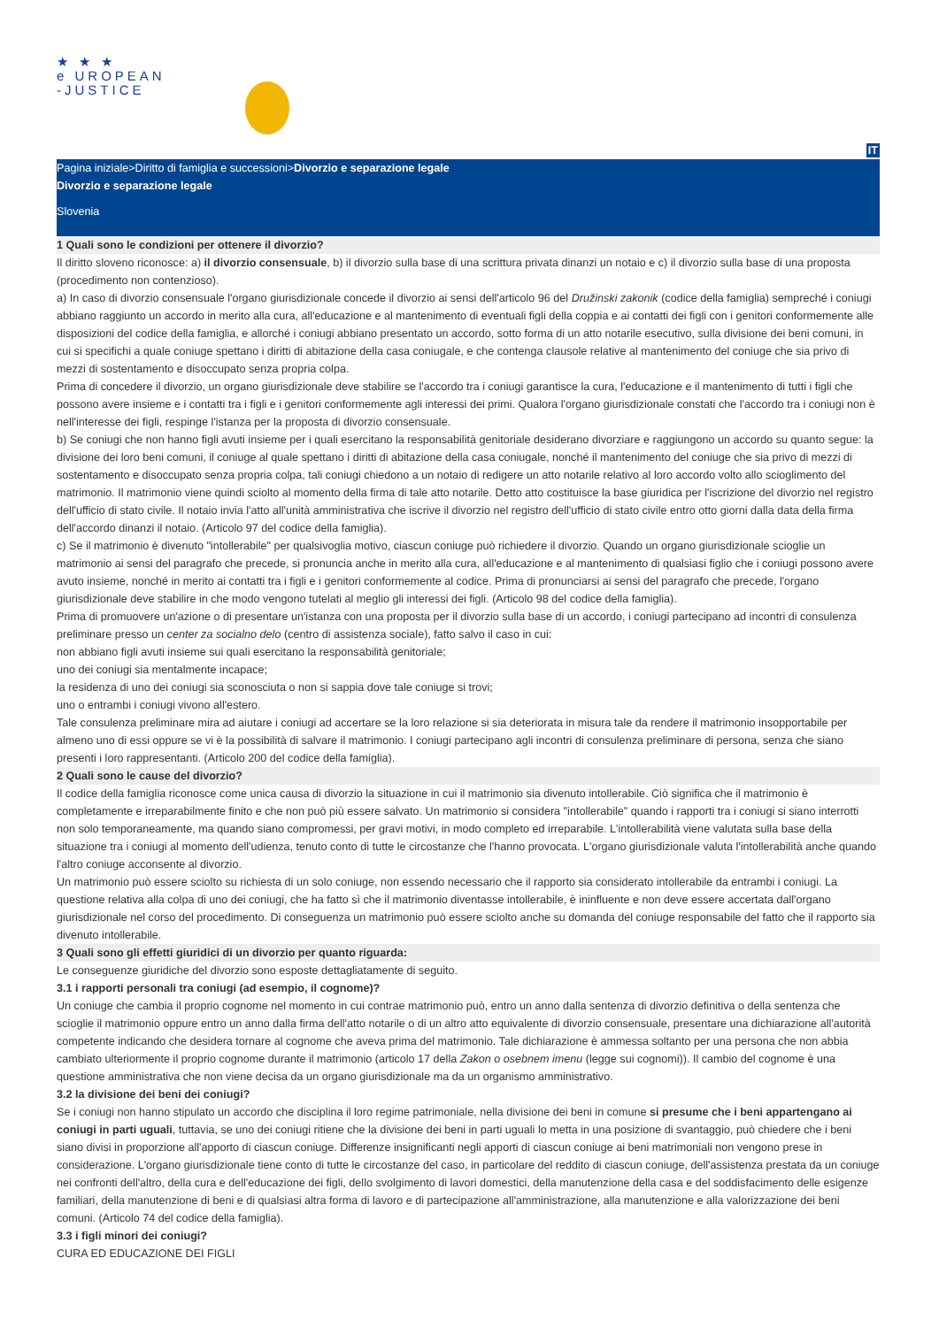★ ★ ★
e UROPEAN
-JUSTICE
IT
Pagina iniziale>Diritto di famiglia e successioni>Divorzio e separazione legale
Divorzio e separazione legale
Slovenia
1 Quali sono le condizioni per ottenere il divorzio?
Il diritto sloveno riconosce: a) il divorzio consensuale, b) il divorzio sulla base di una scrittura privata dinanzi un notaio e c) il divorzio sulla base di una proposta (procedimento non contenzioso).
a) In caso di divorzio consensuale l'organo giurisdizionale concede il divorzio ai sensi dell'articolo 96 del Družinski zakonik (codice della famiglia) sempreché i coniugi abbiano raggiunto un accordo in merito alla cura, all'educazione e al mantenimento di eventuali figli della coppia e ai contatti dei figli con i genitori conformemente alle disposizioni del codice della famiglia, e allorché i coniugi abbiano presentato un accordo, sotto forma di un atto notarile esecutivo, sulla divisione dei beni comuni, in cui si specifichi a quale coniuge spettano i diritti di abitazione della casa coniugale, e che contenga clausole relative al mantenimento del coniuge che sia privo di mezzi di sostentamento e disoccupato senza propria colpa.
Prima di concedere il divorzio, un organo giurisdizionale deve stabilire se l'accordo tra i coniugi garantisce la cura, l'educazione e il mantenimento di tutti i figli che possono avere insieme e i contatti tra i figli e i genitori conformemente agli interessi dei primi. Qualora l'organo giurisdizionale constati che l'accordo tra i coniugi non è nell'interesse dei figli, respinge l'istanza per la proposta di divorzio consensuale.
b) Se coniugi che non hanno figli avuti insieme per i quali esercitano la responsabilità genitoriale desiderano divorziare e raggiungono un accordo su quanto segue: la divisione dei loro beni comuni, il coniuge al quale spettano i diritti di abitazione della casa coniugale, nonché il mantenimento del coniuge che sia privo di mezzi di sostentamento e disoccupato senza propria colpa, tali coniugi chiedono a un notaio di redigere un atto notarile relativo al loro accordo volto allo scioglimento del matrimonio. Il matrimonio viene quindi sciolto al momento della firma di tale atto notarile. Detto atto costituisce la base giuridica per l'iscrizione del divorzio nel registro dell'ufficio di stato civile. Il notaio invia l'atto all'unità amministrativa che iscrive il divorzio nel registro dell'ufficio di stato civile entro otto giorni dalla data della firma dell'accordo dinanzi il notaio. (Articolo 97 del codice della famiglia).
c) Se il matrimonio è divenuto "intollerabile" per qualsivoglia motivo, ciascun coniuge può richiedere il divorzio. Quando un organo giurisdizionale scioglie un matrimonio ai sensi del paragrafo che precede, si pronuncia anche in merito alla cura, all'educazione e al mantenimento di qualsiasi figlio che i coniugi possono avere avuto insieme, nonché in merito ai contatti tra i figli e i genitori conformemente al codice. Prima di pronunciarsi ai sensi del paragrafo che precede, l'organo giurisdizionale deve stabilire in che modo vengono tutelati al meglio gli interessi dei figli. (Articolo 98 del codice della famiglia).
Prima di promuovere un'azione o di presentare un'istanza con una proposta per il divorzio sulla base di un accordo, i coniugi partecipano ad incontri di consulenza preliminare presso un center za socialno delo (centro di assistenza sociale), fatto salvo il caso in cui:
non abbiano figli avuti insieme sui quali esercitano la responsabilità genitoriale;
uno dei coniugi sia mentalmente incapace;
la residenza di uno dei coniugi sia sconosciuta o non si sappia dove tale coniuge si trovi;
uno o entrambi i coniugi vivono all'estero.
Tale consulenza preliminare mira ad aiutare i coniugi ad accertare se la loro relazione si sia deteriorata in misura tale da rendere il matrimonio insopportabile per almeno uno di essi oppure se vi è la possibilità di salvare il matrimonio. I coniugi partecipano agli incontri di consulenza preliminare di persona, senza che siano presenti i loro rappresentanti. (Articolo 200 del codice della famiglia).
2 Quali sono le cause del divorzio?
Il codice della famiglia riconosce come unica causa di divorzio la situazione in cui il matrimonio sia divenuto intollerabile. Ciò significa che il matrimonio è completamente e irreparabilmente finito e che non può più essere salvato. Un matrimonio si considera "intollerabile" quando i rapporti tra i coniugi si siano interrotti non solo temporaneamente, ma quando siano compromessi, per gravi motivi, in modo completo ed irreparabile. L'intollerabilità viene valutata sulla base della situazione tra i coniugi al momento dell'udienza, tenuto conto di tutte le circostanze che l'hanno provocata. L'organo giurisdizionale valuta l'intollerabilità anche quando l'altro coniuge acconsente al divorzio.
Un matrimonio può essere sciolto su richiesta di un solo coniuge, non essendo necessario che il rapporto sia considerato intollerabile da entrambi i coniugi. La questione relativa alla colpa di uno dei coniugi, che ha fatto sì che il matrimonio diventasse intollerabile, è ininfluente e non deve essere accertata dall'organo giurisdizionale nel corso del procedimento. Di conseguenza un matrimonio può essere sciolto anche su domanda del coniuge responsabile del fatto che il rapporto sia divenuto intollerabile.
3 Quali sono gli effetti giuridici di un divorzio per quanto riguarda:
Le conseguenze giuridiche del divorzio sono esposte dettagliatamente di seguito.
3.1 i rapporti personali tra coniugi (ad esempio, il cognome)?
Un coniuge che cambia il proprio cognome nel momento in cui contrae matrimonio può, entro un anno dalla sentenza di divorzio definitiva o della sentenza che scioglie il matrimonio oppure entro un anno dalla firma dell'atto notarile o di un altro atto equivalente di divorzio consensuale, presentare una dichiarazione all'autorità competente indicando che desidera tornare al cognome che aveva prima del matrimonio. Tale dichiarazione è ammessa soltanto per una persona che non abbia cambiato ulteriormente il proprio cognome durante il matrimonio (articolo 17 della Zakon o osebnem imenu (legge sui cognomi)). Il cambio del cognome è una questione amministrativa che non viene decisa da un organo giurisdizionale ma da un organismo amministrativo.
3.2 la divisione dei beni dei coniugi?
Se i coniugi non hanno stipulato un accordo che disciplina il loro regime patrimoniale, nella divisione dei beni in comune si presume che i beni appartengano ai coniugi in parti uguali, tuttavia, se uno dei coniugi ritiene che la divisione dei beni in parti uguali lo metta in una posizione di svantaggio, può chiedere che i beni siano divisi in proporzione all'apporto di ciascun coniuge. Differenze insignificanti negli apporti di ciascun coniuge ai beni matrimoniali non vengono prese in considerazione. L'organo giurisdizionale tiene conto di tutte le circostanze del caso, in particolare del reddito di ciascun coniuge, dell'assistenza prestata da un coniuge nei confronti dell'altro, della cura e dell'educazione dei figli, dello svolgimento di lavori domestici, della manutenzione della casa e del soddisfacimento delle esigenze familiari, della manutenzione di beni e di qualsiasi altra forma di lavoro e di partecipazione all'amministrazione, alla manutenzione e alla valorizzazione dei beni comuni. (Articolo 74 del codice della famiglia).
3.3 i figli minori dei coniugi?
CURA ED EDUCAZIONE DEI FIGLI